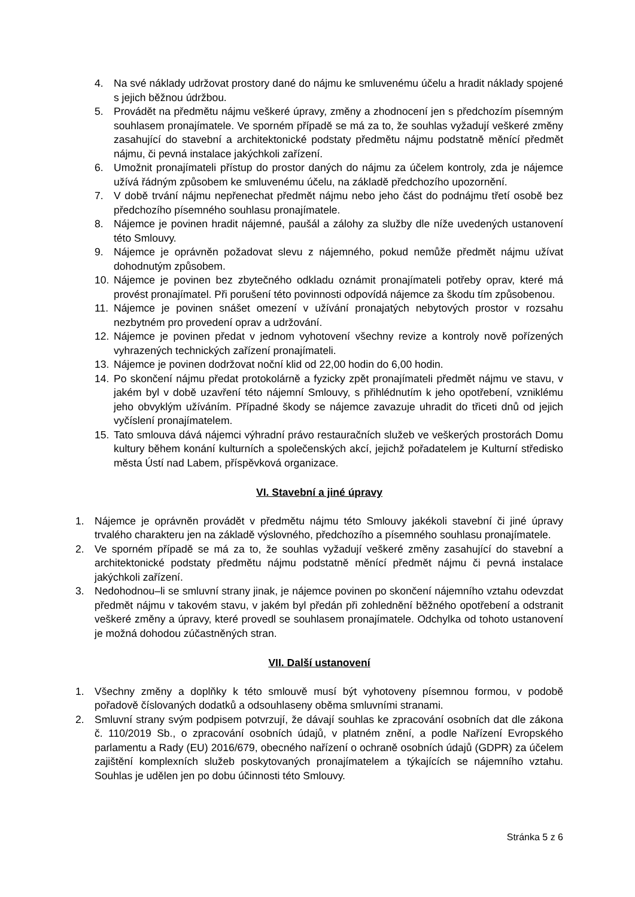4. Na své náklady udržovat prostory dané do nájmu ke smluvenému účelu a hradit náklady spojené s jejich běžnou údržbou.
5. Provádět na předmětu nájmu veškeré úpravy, změny a zhodnocení jen s předchozím písemným souhlasem pronajímatele. Ve sporném případě se má za to, že souhlas vyžadují veškeré změny zasahující do stavební a architektonické podstaty předmětu nájmu podstatně měnící předmět nájmu, či pevná instalace jakýchkoli zařízení.
6. Umožnit pronajímateli přístup do prostor daných do nájmu za účelem kontroly, zda je nájemce užívá řádným způsobem ke smluvenému účelu, na základě předchozího upozornění.
7. V době trvání nájmu nepřenechat předmět nájmu nebo jeho část do podnájmu třetí osobě bez předchozího písemného souhlasu pronajímatele.
8. Nájemce je povinen hradit nájemné, paušál a zálohy za služby dle níže uvedených ustanovení této Smlouvy.
9. Nájemce je oprávněn požadovat slevu z nájemného, pokud nemůže předmět nájmu užívat dohodnutým způsobem.
10. Nájemce je povinen bez zbytečného odkladu oznámit pronajímateli potřeby oprav, které má provést pronajímatel. Při porušení této povinnosti odpovídá nájemce za škodu tím způsobenou.
11. Nájemce je povinen snášet omezení v užívání pronajatých nebytových prostor v rozsahu nezbytném pro provedení oprav a udržování.
12. Nájemce je povinen předat v jednom vyhotovení všechny revize a kontroly nově pořízených vyhrazených technických zařízení pronajímateli.
13. Nájemce je povinen dodržovat noční klid od 22,00 hodin do 6,00 hodin.
14. Po skončení nájmu předat protokolárně a fyzicky zpět pronajímateli předmět nájmu ve stavu, v jakém byl v době uzavření této nájemní Smlouvy, s přihlédnutím k jeho opotřebení, vzniklému jeho obvyklým užíváním. Případné škody se nájemce zavazuje uhradit do třiceti dnů od jejich vyčíslení pronajímatelem.
15. Tato smlouva dává nájemci výhradní právo restauračních služeb ve veškerých prostorách Domu kultury během konání kulturních a společenských akcí, jejichž pořadatelem je Kulturní středisko města Ústí nad Labem, příspěvková organizace.
VI. Stavební a jiné úpravy
1. Nájemce je oprávněn provádět v předmětu nájmu této Smlouvy jakékoli stavební či jiné úpravy trvalého charakteru jen na základě výslovného, předchozího a písemného souhlasu pronajímatele.
2. Ve sporném případě se má za to, že souhlas vyžadují veškeré změny zasahující do stavební a architektonické podstaty předmětu nájmu podstatně měnící předmět nájmu či pevná instalace jakýchkoli zařízení.
3. Nedohodnou–li se smluvní strany jinak, je nájemce povinen po skončení nájemního vztahu odevzdat předmět nájmu v takovém stavu, v jakém byl předán při zohlednění běžného opotřebení a odstranit veškeré změny a úpravy, které provedl se souhlasem pronajímatele. Odchylka od tohoto ustanovení je možná dohodou zúčastněných stran.
VII. Další ustanovení
1. Všechny změny a doplňky k této smlouvě musí být vyhotoveny písemnou formou, v podobě pořadově číslovaných dodatků a odsouhlaseny oběma smluvními stranami.
2. Smluvní strany svým podpisem potvrzují, že dávají souhlas ke zpracování osobních dat dle zákona č. 110/2019 Sb., o zpracování osobních údajů, v platném znění, a podle Nařízení Evropského parlamentu a Rady (EU) 2016/679, obecného nařízení o ochraně osobních údajů (GDPR) za účelem zajištění komplexních služeb poskytovaných pronajímatelem a týkajících se nájemního vztahu. Souhlas je udělen jen po dobu účinnosti této Smlouvy.
Stránka 5 z 6